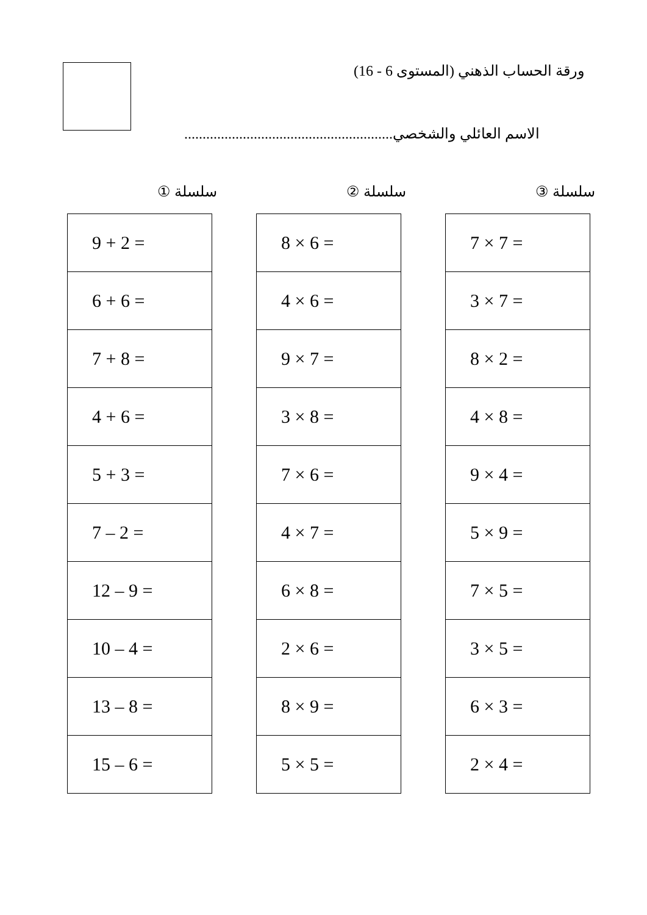ورقة الحساب الذهني (المستوى 6 - 16)
الاسم العائلي والشخصي.........................................................
سلسلة ①
| 9 + 2 = |
| 6 + 6 = |
| 7 + 8 = |
| 4 + 6 = |
| 5 + 3 = |
| 7 – 2 = |
| 12 – 9 = |
| 10 – 4 = |
| 13 – 8 = |
| 15 – 6 = |
سلسلة ②
| 8 × 6 = |
| 4 × 6 = |
| 9 × 7 = |
| 3 × 8 = |
| 7 × 6 = |
| 4 × 7 = |
| 6 × 8 = |
| 2 × 6 = |
| 8 × 9 = |
| 5 × 5 = |
سلسلة ③
| 7 × 7 = |
| 3 × 7 = |
| 8 × 2 = |
| 4 × 8 = |
| 9 × 4 = |
| 5 × 9 = |
| 7 × 5 = |
| 3 × 5 = |
| 6 × 3 = |
| 2 × 4 = |